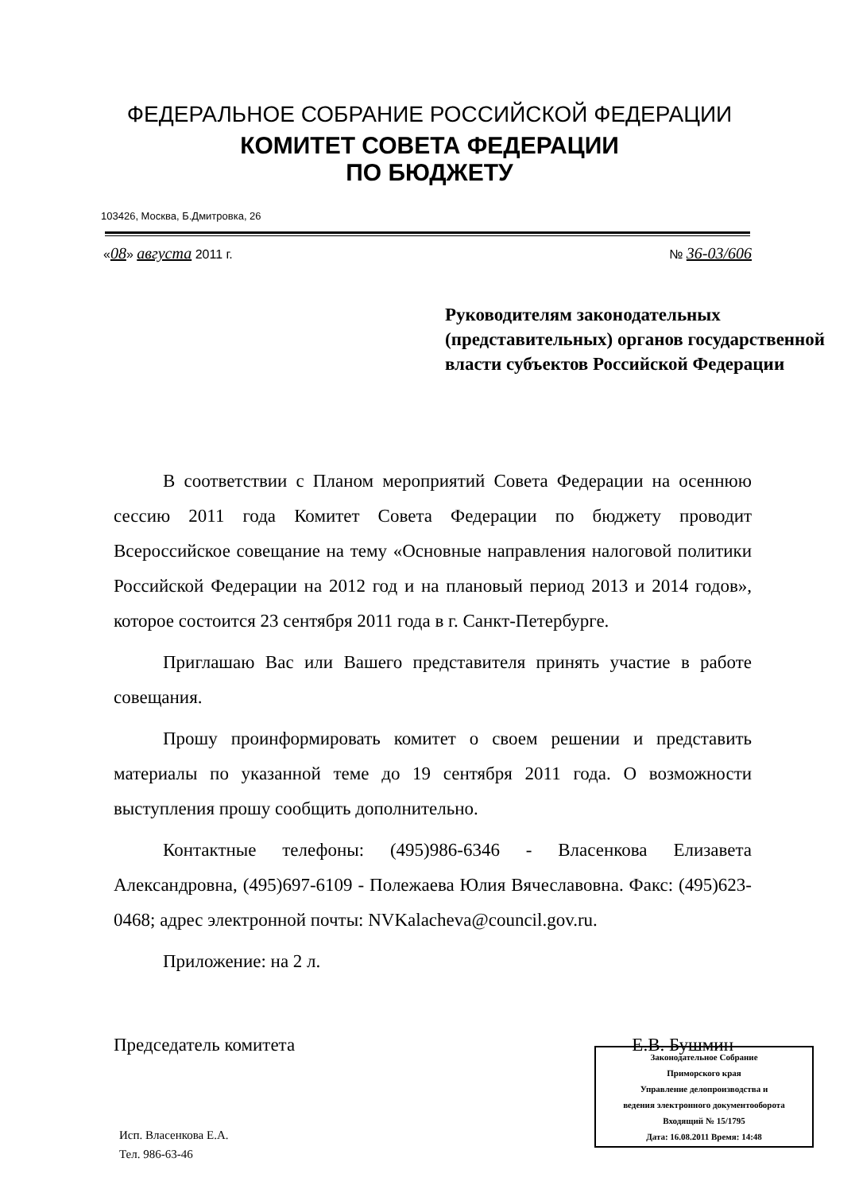ФЕДЕРАЛЬНОЕ СОБРАНИЕ РОССИЙСКОЙ ФЕДЕРАЦИИ
КОМИТЕТ СОВЕТА ФЕДЕРАЦИИ
ПО БЮДЖЕТУ
103426, Москва, Б.Дмитровка, 26
«08» августа 2011 г. № 36-03/606
Руководителям законодательных (представительных) органов государственной власти субъектов Российской Федерации
В соответствии с Планом мероприятий Совета Федерации на осеннюю сессию 2011 года Комитет Совета Федерации по бюджету проводит Всероссийское совещание на тему «Основные направления налоговой политики Российской Федерации на 2012 год и на плановый период 2013 и 2014 годов», которое состоится 23 сентября 2011 года в г. Санкт-Петербурге.
Приглашаю Вас или Вашего представителя принять участие в работе совещания.
Прошу проинформировать комитет о своем решении и представить материалы по указанной теме до 19 сентября 2011 года. О возможности выступления прошу сообщить дополнительно.
Контактные телефоны: (495)986-6346 - Власенкова Елизавета Александровна, (495)697-6109 - Полежаева Юлия Вячеславовна. Факс: (495)623-0468; адрес электронной почты: NVKalacheva@council.gov.ru.
Приложение: на 2 л.
Председатель комитета Е.В. Бушмин
Законодательное Собрание
Приморского края
Управление делопроизводства и
ведения электронного документооборота
Входящий № 15/1795
Дата: 16.08.2011 Время: 14:48
Исп. Власенкова Е.А.
Тел. 986-63-46